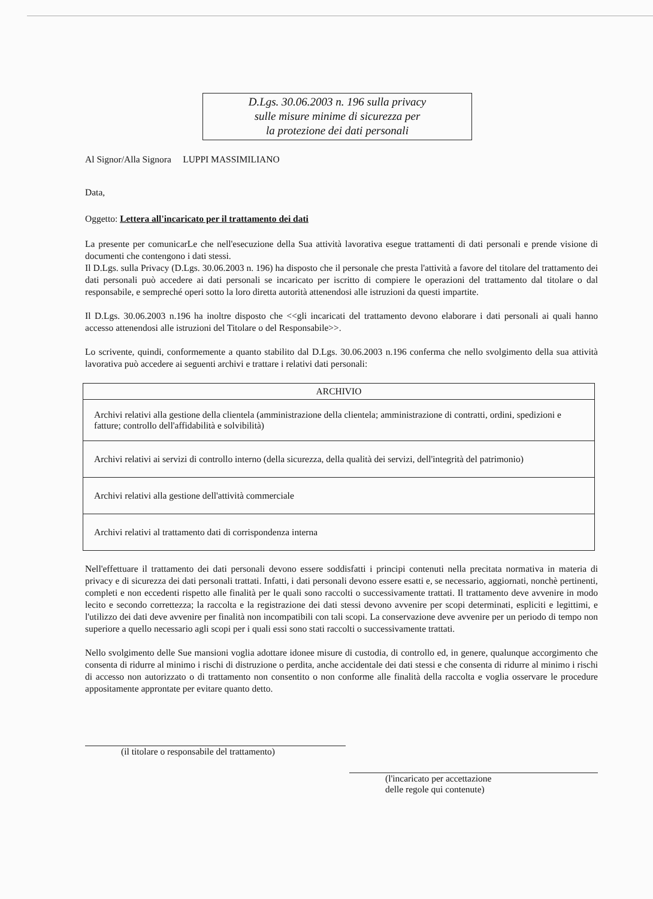D.Lgs. 30.06.2003 n. 196 sulla privacy
sulle misure minime di sicurezza per
la protezione dei dati personali
Al Signor/Alla Signora LUPPI MASSIMILIANO
Data,
Oggetto: Lettera all'incaricato per il trattamento dei dati
La presente per comunicarLe che nell'esecuzione della Sua attività lavorativa esegue trattamenti di dati personali e prende visione di documenti che contengono i dati stessi.
Il D.Lgs. sulla Privacy (D.Lgs. 30.06.2003 n. 196) ha disposto che il personale che presta l'attività a favore del titolare del trattamento dei dati personali può accedere ai dati personali se incaricato per iscritto di compiere le operazioni del trattamento dal titolare o dal responsabile, e sempreché operi sotto la loro diretta autorità attenendosi alle istruzioni da questi impartite.
Il D.Lgs. 30.06.2003 n.196 ha inoltre disposto che <<gli incaricati del trattamento devono elaborare i dati personali ai quali hanno accesso attenendosi alle istruzioni del Titolare o del Responsabile>>.
Lo scrivente, quindi, conformemente a quanto stabilito dal D.Lgs. 30.06.2003 n.196 conferma che nello svolgimento della sua attività lavorativa può accedere ai seguenti archivi e trattare i relativi dati personali:
| ARCHIVIO |
| --- |
| Archivi relativi alla gestione della clientela (amministrazione della clientela; amministrazione di contratti, ordini, spedizioni e fatture; controllo dell'affidabilità e solvibilità) |
| Archivi relativi ai servizi di controllo interno (della sicurezza, della qualità dei servizi, dell'integrità del patrimonio) |
| Archivi relativi alla gestione dell'attività commerciale |
| Archivi relativi al trattamento dati di corrispondenza interna |
Nell'effettuare il trattamento dei dati personali devono essere soddisfatti i principi contenuti nella precitata normativa in materia di privacy e di sicurezza dei dati personali trattati. Infatti, i dati personali devono essere esatti e, se necessario, aggiornati, nonchè pertinenti, completi e non eccedenti rispetto alle finalità per le quali sono raccolti o successivamente trattati. Il trattamento deve avvenire in modo lecito e secondo correttezza; la raccolta e la registrazione dei dati stessi devono avvenire per scopi determinati, espliciti e legittimi, e l'utilizzo dei dati deve avvenire per finalità non incompatibili con tali scopi. La conservazione deve avvenire per un periodo di tempo non superiore a quello necessario agli scopi per i quali essi sono stati raccolti o successivamente trattati.
Nello svolgimento delle Sue mansioni voglia adottare idonee misure di custodia, di controllo ed, in genere, qualunque accorgimento che consenta di ridurre al minimo i rischi di distruzione o perdita, anche accidentale dei dati stessi e che consenta di ridurre al minimo i rischi di accesso non autorizzato o di trattamento non consentito o non conforme alle finalità della raccolta e voglia osservare le procedure appositamente approntate per evitare quanto detto.
(il titolare o responsabile del trattamento)
(l'incaricato per accettazione
delle regole qui contenute)